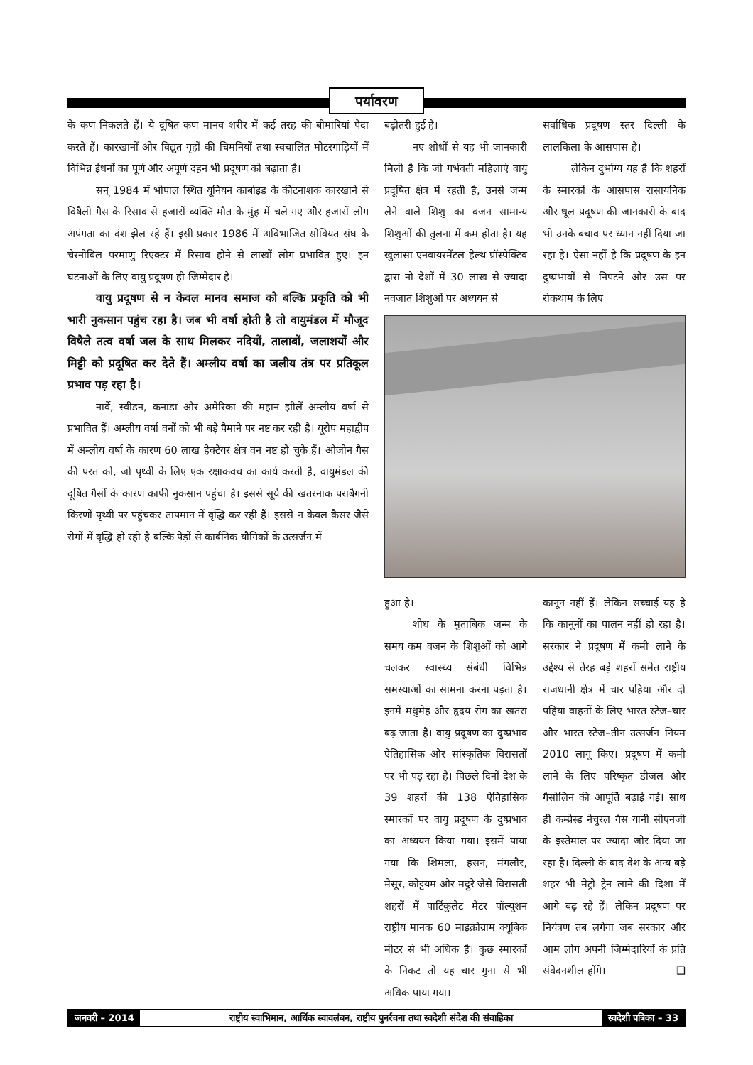पर्यावरण
के कण निकलते हैं। ये दूषित कण मानव शरीर में कई तरह की बीमारियां पैदा करते हैं। कारखानों और विद्युत गृहों की चिमनियों तथा स्वचालित मोटरगाड़ियों में विभिन्न ईधनों का पूर्ण और अपूर्ण दहन भी प्रदूषण को बढ़ाता है।
सन् 1984 में भोपाल स्थित यूनियन कार्बाइड के कीटनाशक कारखाने से विषैली गैस के रिसाव से हजारों व्यक्ति मौत के मुंह में चले गए और हजारों लोग अपंगता का दंश झेल रहे हैं। इसी प्रकार 1986 में अविभाजित सोवियत संघ के चेरनोबिल परमाणु रिएक्टर में रिसाव होने से लाखों लोग प्रभावित हुए। इन घटनाओं के लिए वायु प्रदूषण ही जिम्मेदार है।
वायु प्रदूषण से न केवल मानव समाज को बल्कि प्रकृति को भी भारी नुकसान पहुंच रहा है। जब भी वर्षा होती है तो वायुमंडल में मौजूद विषैले तत्व वर्षा जल के साथ मिलकर नदियों, तालाबों, जलाशयों और मिट्टी को प्रदूषित कर देते हैं। अम्लीय वर्षा का जलीय तंत्र पर प्रतिकूल प्रभाव पड़ रहा है।
नार्वे, स्वीडन, कनाडा और अमेरिका की महान झीलें अम्लीय वर्षा से प्रभावित हैं। अम्लीय वर्षा वनों को भी बड़े पैमाने पर नष्ट कर रही है। यूरोप महाद्वीप में अम्लीय वर्षा के कारण 60 लाख हेक्टेयर क्षेत्र वन नष्ट हो चुके हैं। ओजोन गैस की परत को, जो पृथ्वी के लिए एक रक्षाकवच का कार्य करती है, वायुमंडल की दूषित गैसों के कारण काफी नुकसान पहुंचा है। इससे सूर्य की खतरनाक पराबैगनी किरणों पृथ्वी पर पहुंचकर तापमान में वृद्धि कर रही हैं। इससे न केवल कैसर जैसे रोगों में वृद्धि हो रही है बल्कि पेड़ों से कार्बनिक यौगिकों के उत्सर्जन में
बढ़ोतरी हुई है।
नए शोधों से यह भी जानकारी मिली है कि जो गर्भवती महिलाएं वायु प्रदूषित क्षेत्र में रहती है, उनसे जन्म लेने वाले शिशु का वजन सामान्य शिशुओं की तुलना में कम होता है। यह खुलासा एनवायरमेंटल हेल्थ प्रॉस्पेक्टिव द्वारा नौ देशों में 30 लाख से ज्यादा नवजात शिशुओं पर अध्ययन से
सर्वाधिक प्रदूषण स्तर दिल्ली के लालकिला के आसपास है।
लेकिन दुर्भाग्य यह है कि शहरों के स्मारकों के आसपास रासायनिक और धूल प्रदूषण की जानकारी के बाद भी उनके बचाव पर ध्यान नहीं दिया जा रहा है। ऐसा नहीं है कि प्रदूषण के इन दुष्प्रभावों से निपटने और उस पर रोकथाम के लिए
हुआ है।
शोध के मुताबिक जन्म के समय कम वजन के शिशुओं को आगे चलकर स्वास्थ्य संबंधी विभिन्न समस्याओं का सामना करना पड़ता है। इनमें मधुमेह और हृदय रोग का खतरा बढ़ जाता है। वायु प्रदूषण का दुष्प्रभाव ऐतिहासिक और सांस्कृतिक विरासतों पर भी पड़ रहा है। पिछले दिनों देश के 39 शहरों की 138 ऐतिहासिक स्मारकों पर वायु प्रदूषण के दुष्प्रभाव का अध्ययन किया गया। इसमें पाया गया कि शिमला, हसन, मंगलौर, मैसूर, कोट्टयम और मदुरै जैसे विरासती शहरों में पार्टिकुलेट मैटर पॉल्यूशन राष्ट्रीय मानक 60 माइक्रोग्राम क्यूबिक मीटर से भी अधिक है। कुछ स्मारकों के निकट तो यह चार गुना से भी अधिक पाया गया।
कानून नहीं हैं। लेकिन सच्चाई यह है कि कानूनों का पालन नहीं हो रहा है। सरकार ने प्रदूषण में कमी लाने के उद्देश्य से तेरह बड़े शहरों समेत राष्ट्रीय राजधानी क्षेत्र में चार पहिया और दो पहिया वाहनों के लिए भारत स्टेज–चार और भारत स्टेज–तीन उत्सर्जन नियम 2010 लागू किए। प्रदूषण में कमी लाने के लिए परिष्कृत डीजल और गैसोलिन की आपूर्ति बढ़ाई गई। साथ ही कम्प्रेस्ड नेचुरल गैस यानी सीएनजी के इस्तेमाल पर ज्यादा जोर दिया जा रहा है। दिल्ली के बाद देश के अन्य बड़े शहर भी मेट्रो ट्रेन लाने की दिशा में आगे बढ़ रहे हैं। लेकिन प्रदूषण पर नियंत्रण तब लगेगा जब सरकार और आम लोग अपनी जिम्मेदारियों के प्रति संवेदनशील होंगे। ❑
जनवरी – 2014 राष्ट्रीय स्वाभिमान, आर्थिक स्वावलंबन, राष्ट्रीय पुनर्रचना तथा स्वदेशी संदेश की संवाहिका
स्वदेशी पत्रिका – 33